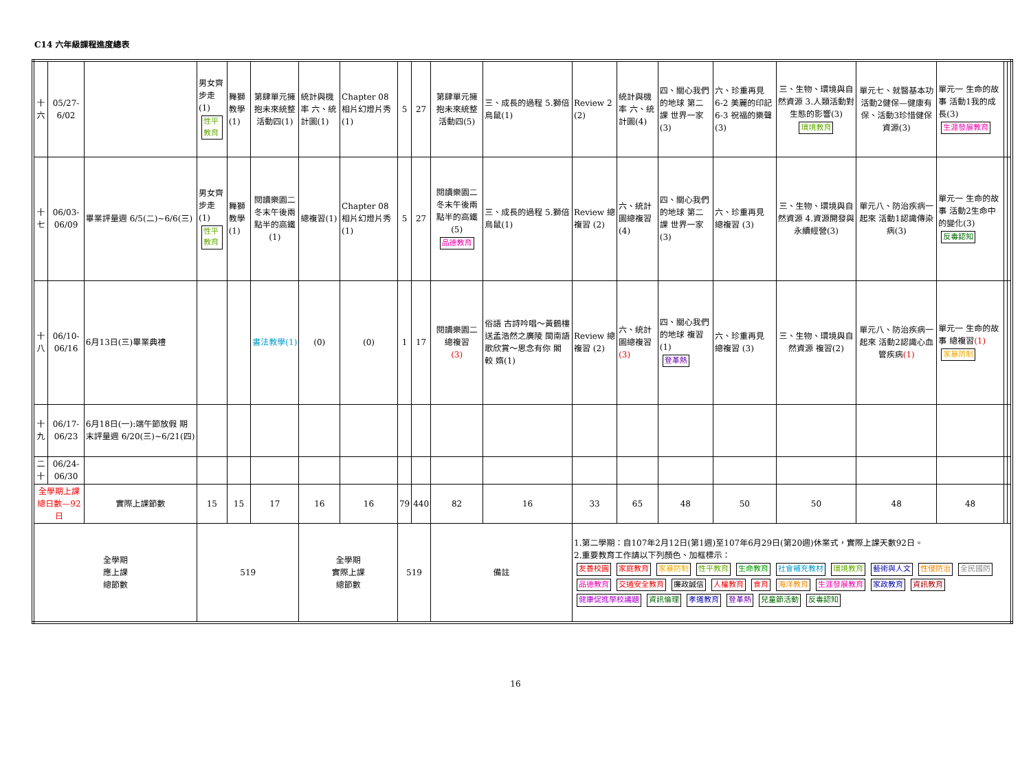C14 六年級課程進度總表
| 十六 | 05/27-6/02 | | 男女齊步走(1) 性平教育 | 舞獅教學(1) | 第肆單元擁抱未來統整活動四(1) | 統計與機率 六、統計圖(1) | Chapter 08 相片幻燈片秀(1) | 5 | 27 | 第肆單元擁抱未來統整活動四(5) | 三、成長的過程 5.獅倍鳥鼠(1) | Review 2 (2) | 統計與機率 六、統計圖(4) | 四、關心我們的地球 第二課 世界一家(3) | 六、珍重再見 6-2 美麗的印記 6-3 祝福的樂聲(3) | 三、生物、環境與自然資源 3.人類活動對生態的影響(3) 環境教育 | 單元七、就醫基本功 活動2健保—健康有保、活動3珍惜健保資源(3) | 單元一 生命的故事 活動1我的成長(3) 生涯發展教育 | | |
| 十七 | 06/03-06/09 | 畢業評量週 6/5(二)~6/6(三) | 男女齊步走(1) 性平教育 | 舞獅教學(1) | 閱讀樂園二 冬末午後兩點半的高鐵(1) | 總複習(1) | Chapter 08 相片幻燈片秀(1) | 5 | 27 | 閱讀樂園二 冬末午後兩點半的高鐵(5) 品德教育 | 三、成長的過程 5.獅倍鳥鼠(1) | Review 總複習 (2) | 六、統計圖總複習(4) | 四、關心我們的地球 第二課 世界一家(3) | 六、珍重再見 總複習 (3) | 三、生物、環境與自然資源 4.資源開發與永續經營(3) | 單元八、防治疾病一起來 活動1認識傳染病(3) | 單元一 生命的故事 活動2生命中的變化(3) 反毒認知 | | |
| 十八 | 06/10-06/16 | 6月13日(三)畢業典禮 | | | 書法教學(1) | (0) | (0) | 1 | 17 | 閱讀樂園二 總複習 (3) | 俗語 古詩吟唱～黃鶴樓送孟浩然之廣陵 閩南語歌欣賞～思念有你 閣 較 媠(1) | Review 總複習 (2) | 六、統計圖總複習 (3) | 四、關心我們的地球 複習(1) 登革熱 | 六、珍重再見 總複習 (3) | 三、生物、環境與自然資源 複習(2) | 單元八、防治疾病一起來 活動2認識心血管疾病 (1) | 單元一 生命的故事 總複習 (1) 家暴防制 | | |
| 十九 | 06/17-06/23 | 6月18日(一):端午節放假 期末評量週 6/20(三)~6/21(四) | | | | | | | | | | | | | | | | | | |
| 二十 | 06/24-06/30 | | | | | | | | | | | | | | | | | | | |
| 全學期上課 總日數—92日 | | 實際上課節數 | 15 | 15 | 17 | 16 | 16 | 79 | 440 | 82 | 16 | 33 | 65 | 48 | 50 | 50 | 48 | 48 | | |
| 全學期 應上課 總節數 | | | 519 | | | 全學期 實際上課 總節數 | | 519 | | 備註 | | 1.第二學期：自107年2月12日(第1週)至107年6月29日(第20週)休業式，實際上課天數92日。 2.重要教育工作請以下列顏色、加框標示： 友善校園 家庭教育 家暴防制 性平教育 生命教育 社會補充教材 環境教育 藝術與人文 性侵防治 全民國防 品德教育 交通安全教育 廉政誠信 人權教育 食育 海洋教育 生涯發展教育 家政教育 資訊教育 健康促進學校議題 資訊倫理 孝道教育 登革熱 兒童節活動 反毒認知 | | | | | | | | |
16